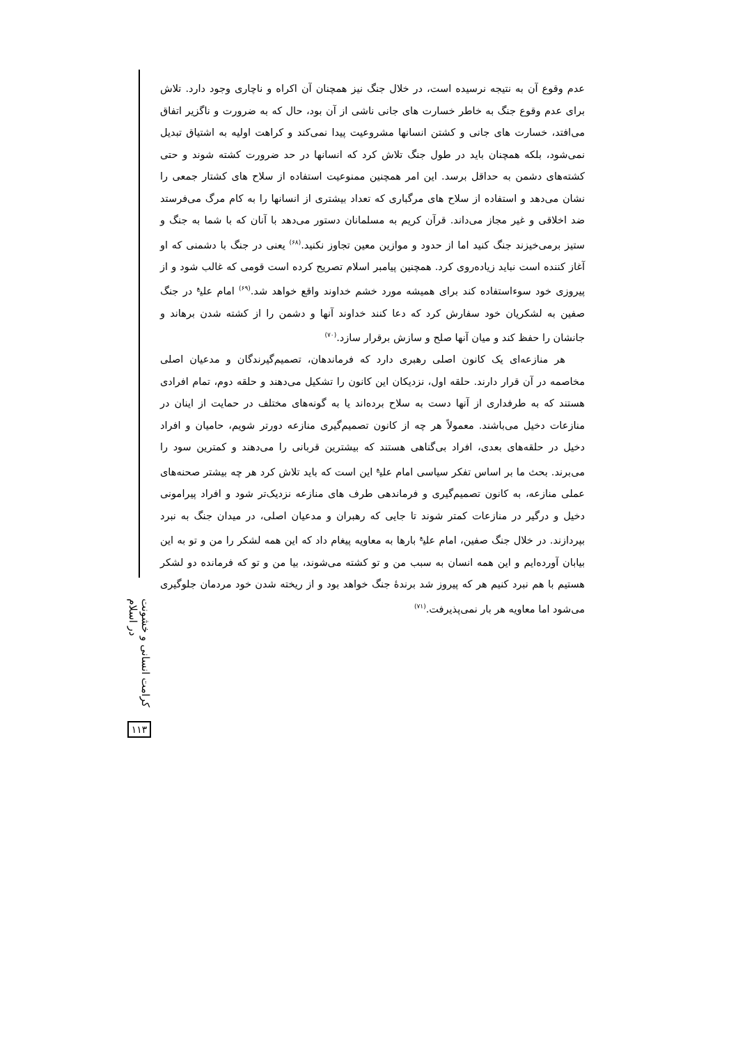عدم وقوع آن به نتیجه نرسیده است، در خلال جنگ نیز همچنان آن اکراه و ناچاری وجود دارد. تلاش برای عدم وقوع جنگ به خاطر خسارت های جانی ناشی از آن بود، حال که به ضرورت و ناگزیر اتفاق می‌افتد، خسارت های جانی و کشتن انسانها مشروعیت پیدا نمی‌کند و کراهت اولیه به اشتیاق تبدیل نمی‌شود، بلکه همچنان باید در طول جنگ تلاش کرد که انسانها در حد ضرورت کشته شوند و حتی کشته‌های دشمن به حداقل برسد. این امر همچنین ممنوعیت استفاده از سلاح های کشتار جمعی را نشان می‌دهد و استفاده از سلاح های مرگباری که تعداد بیشتری از انسانها را به کام مرگ می‌فرستد ضد اخلاقی و غیر مجاز می‌داند. قرآن کریم به مسلمانان دستور می‌دهد با آنان که با شما به جنگ و ستیز برمی‌خیزند جنگ کنید اما از حدود و موازین معین تجاوز نکنید.<sup>(۶۸)</sup> یعنی در جنگ با دشمنی که او آغاز کننده است نباید زیاده‌روی کرد. همچنین پیامبر اسلام تصریح کرده است قومی که غالب شود و از پیروزی خود سوءاستفاده کند برای همیشه مورد خشم خداوند واقع خواهد شد.<sup>(۶۹)</sup> امام علی<sup>ع</sup> در جنگ صفین به لشکریان خود سفارش کرد که دعا کنند خداوند آنها و دشمن را از کشته شدن برهاند و جانشان را حفظ کند و میان آنها صلح و سازش برقرار سازد.<sup>(۷۰)</sup>
هر منازعه‌ای یک کانون اصلی رهبری دارد که فرماندهان، تصمیم‌گیرندگان و مدعیان اصلی مخاصمه در آن قرار دارند. حلقه اول، نزدیکان این کانون را تشکیل می‌دهند و حلقه دوم، تمام افرادی هستند که به طرفداری از آنها دست به سلاح برده‌اند یا به گونه‌های مختلف در حمایت از اینان در منازعات دخیل می‌باشند. معمولاً هر چه از کانون تصمیم‌گیری منازعه دورتر شویم، حامیان و افراد دخیل در حلقه‌های بعدی، افراد بی‌گناهی هستند که بیشترین قربانی را می‌دهند و کمترین سود را می‌برند. بحث ما بر اساس تفکر سیاسی امام علی<sup>ع</sup> این است که باید تلاش کرد هر چه بیشتر صحنه‌های عملی منازعه، به کانون تصمیم‌گیری و فرماندهی طرف های منازعه نزدیک‌تر شود و افراد پیرامونی دخیل و درگیر در منازعات کمتر شوند تا جایی که رهبران و مدعیان اصلی، در میدان جنگ به نبرد بپردازند. در خلال جنگ صفین، امام علی<sup>ع</sup> بارها به معاویه پیغام داد که این همه لشکر را من و تو به این بیابان آورده‌ایم و این همه انسان به سبب من و تو کشته می‌شوند، بیا من و تو که فرمانده دو لشکر هستیم با هم نبرد کنیم هر که پیروز شد برندهٔ جنگ خواهد بود و از ریخته شدن خود مردمان جلوگیری می‌شود اما معاویه هر بار نمی‌پذیرفت.<sup>(۷۱)</sup>
کرامت انسانی و خشونت در اسلام
۱۱۳